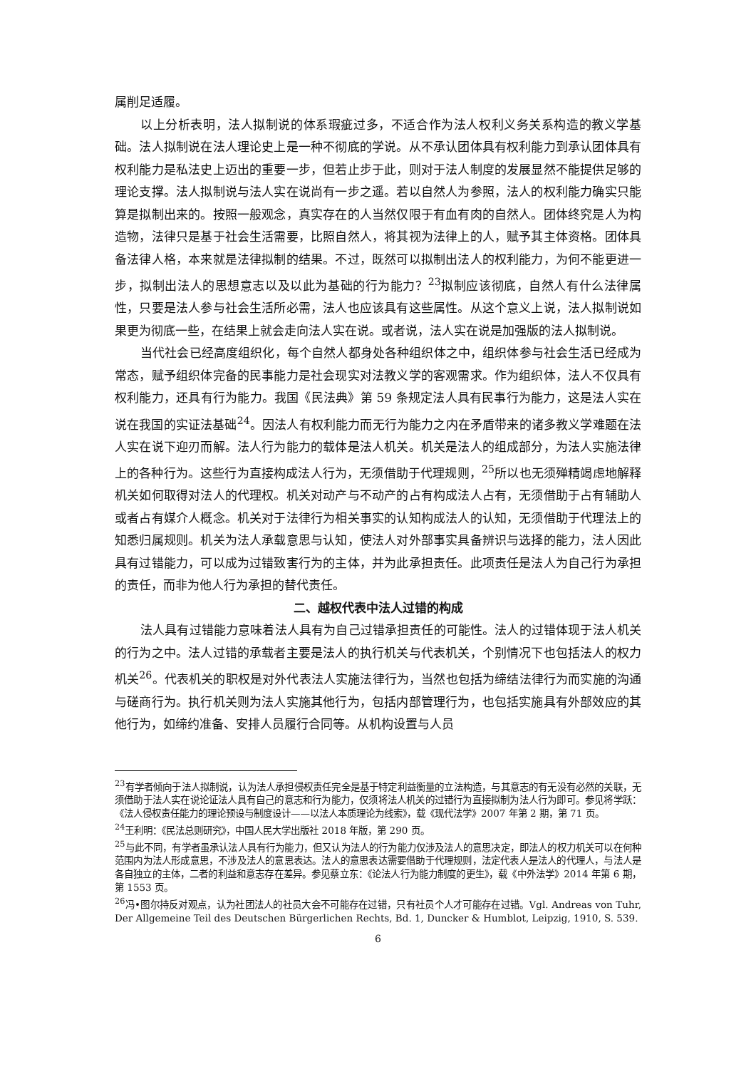属削足适履。
以上分析表明，法人拟制说的体系瑕疵过多，不适合作为法人权利义务关系构造的教义学基础。法人拟制说在法人理论史上是一种不彻底的学说。从不承认团体具有权利能力到承认团体具有权利能力是私法史上迈出的重要一步，但若止步于此，则对于法人制度的发展显然不能提供足够的理论支撑。法人拟制说与法人实在说尚有一步之遥。若以自然人为参照，法人的权利能力确实只能算是拟制出来的。按照一般观念，真实存在的人当然仅限于有血有肉的自然人。团体终究是人为构造物，法律只是基于社会生活需要，比照自然人，将其视为法律上的人，赋予其主体资格。团体具备法律人格，本来就是法律拟制的结果。不过，既然可以拟制出法人的权利能力，为何不能更进一步，拟制出法人的思想意志以及以此为基础的行为能力？<sup>23</sup>拟制应该彻底，自然人有什么法律属性，只要是法人参与社会生活所必需，法人也应该具有这些属性。从这个意义上说，法人拟制说如果更为彻底一些，在结果上就会走向法人实在说。或者说，法人实在说是加强版的法人拟制说。
当代社会已经高度组织化，每个自然人都身处各种组织体之中，组织体参与社会生活已经成为常态，赋予组织体完备的民事能力是社会现实对法教义学的客观需求。作为组织体，法人不仅具有权利能力，还具有行为能力。我国《民法典》第 59 条规定法人具有民事行为能力，这是法人实在说在我国的实证法基础<sup>24</sup>。因法人有权利能力而无行为能力之内在矛盾带来的诸多教义学难题在法人实在说下迎刃而解。法人行为能力的载体是法人机关。机关是法人的组成部分，为法人实施法律上的各种行为。这些行为直接构成法人行为，无须借助于代理规则，<sup>25</sup>所以也无须殚精竭虑地解释机关如何取得对法人的代理权。机关对动产与不动产的占有构成法人占有，无须借助于占有辅助人或者占有媒介人概念。机关对于法律行为相关事实的认知构成法人的认知，无须借助于代理法上的知悉归属规则。机关为法人承载意思与认知，使法人对外部事实具备辨识与选择的能力，法人因此具有过错能力，可以成为过错致害行为的主体，并为此承担责任。此项责任是法人为自己行为承担的责任，而非为他人行为承担的替代责任。
二、越权代表中法人过错的构成
法人具有过错能力意味着法人具有为自己过错承担责任的可能性。法人的过错体现于法人机关的行为之中。法人过错的承载者主要是法人的执行机关与代表机关，个别情况下也包括法人的权力机关<sup>26</sup>。代表机关的职权是对外代表法人实施法律行为，当然也包括为缔结法律行为而实施的沟通与磋商行为。执行机关则为法人实施其他行为，包括内部管理行为，也包括实施具有外部效应的其他行为，如缔约准备、安排人员履行合同等。从机构设置与人员
<sup>23</sup> 有学者倾向于法人拟制说，认为法人承担侵权责任完全是基于特定利益衡量的立法构造，与其意志的有无没有必然的关联，无须借助于法人实在说论证法人具有自己的意志和行为能力，仅须将法人机关的过错行为直接拟制为法人行为即可。参见将学跃：《法人侵权责任能力的理论预设与制度设计——以法人本质理论为线索》，载《现代法学》2007 年第 2 期，第 71 页。
<sup>24</sup> 王利明：《民法总则研究》，中国人民大学出版社 2018 年版，第 290 页。
<sup>25</sup> 与此不同，有学者虽承认法人具有行为能力，但又认为法人的行为能力仅涉及法人的意思决定，即法人的权力机关可以在何种范围内为法人形成意思，不涉及法人的意思表达。法人的意思表达需要借助于代理规则，法定代表人是法人的代理人，与法人是各自独立的主体，二者的利益和意志存在差异。参见蔡立东：《论法人行为能力制度的更生》，载《中外法学》2014 年第 6 期，第 1553 页。
<sup>26</sup> 冯•图尔持反对观点，认为社团法人的社员大会不可能存在过错，只有社员个人才可能存在过错。Vgl. Andreas von Tuhr, Der Allgemeine Teil des Deutschen Bürgerlichen Rechts, Bd. 1, Duncker & Humblot, Leipzig, 1910, S. 539.
6